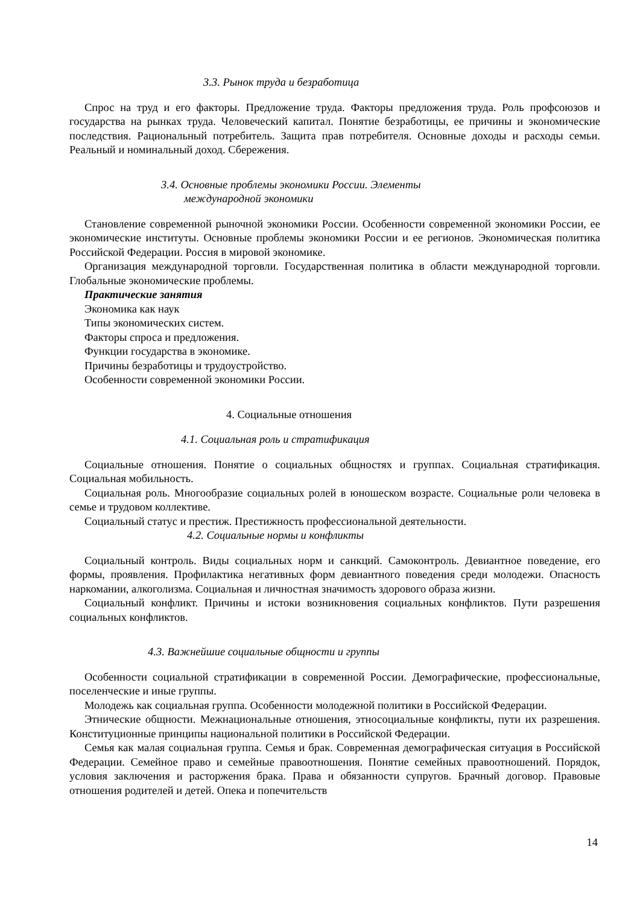3.3. Рынок труда и безработица
Спрос на труд и его факторы. Предложение труда. Факторы предложения труда. Роль профсоюзов и государства на рынках труда. Человеческий капитал. Понятие безработицы, ее причины и экономические последствия. Рациональный потребитель. Защита прав потребителя. Основные доходы и расходы семьи. Реальный и номинальный доход. Сбережения.
3.4. Основные проблемы экономики России. Элементы
международной экономики
Становление современной рыночной экономики России. Особенности современной экономики России, ее экономические институты. Основные проблемы экономики России и ее регионов. Экономическая политика Российской Федерации. Россия в мировой экономике.
Организация международной торговли. Государственная политика в области международной торговли. Глобальные экономические проблемы.
Практические занятия
Экономика как наук
Типы экономических систем.
Факторы спроса и предложения.
Функции государства в экономике.
Причины безработицы и трудоустройство.
Особенности современной экономики России.
4. Социальные отношения
4.1. Социальная роль и стратификация
Социальные отношения. Понятие о социальных общностях и группах. Социальная стратификация. Социальная мобильность.
Социальная роль. Многообразие социальных ролей в юношеском возрасте. Социальные роли человека в семье и трудовом коллективе.
Социальный статус и престиж. Престижность профессиональной деятельности.
4.2. Социальные нормы и конфликты
Социальный контроль. Виды социальных норм и санкций. Самоконтроль. Девиантное поведение, его формы, проявления. Профилактика негативных форм девиантного поведения среди молодежи. Опасность наркомании, алкоголизма. Социальная и личностная значимость здорового образа жизни.
Социальный конфликт. Причины и истоки возникновения социальных конфликтов. Пути разрешения социальных конфликтов.
4.3. Важнейшие социальные общности и группы
Особенности социальной стратификации в современной России. Демографические, профессиональные, поселенческие и иные группы.
Молодежь как социальная группа. Особенности молодежной политики в Российской Федерации.
Этнические общности. Межнациональные отношения, этносоциальные конфликты, пути их разрешения. Конституционные принципы национальной политики в Российской Федерации.
Семья как малая социальная группа. Семья и брак. Современная демографическая ситуация в Российской Федерации. Семейное право и семейные правоотношения. Понятие семейных правоотношений. Порядок, условия заключения и расторжения брака. Права и обязанности супругов. Брачный договор. Правовые отношения родителей и детей. Опека и попечительств
14